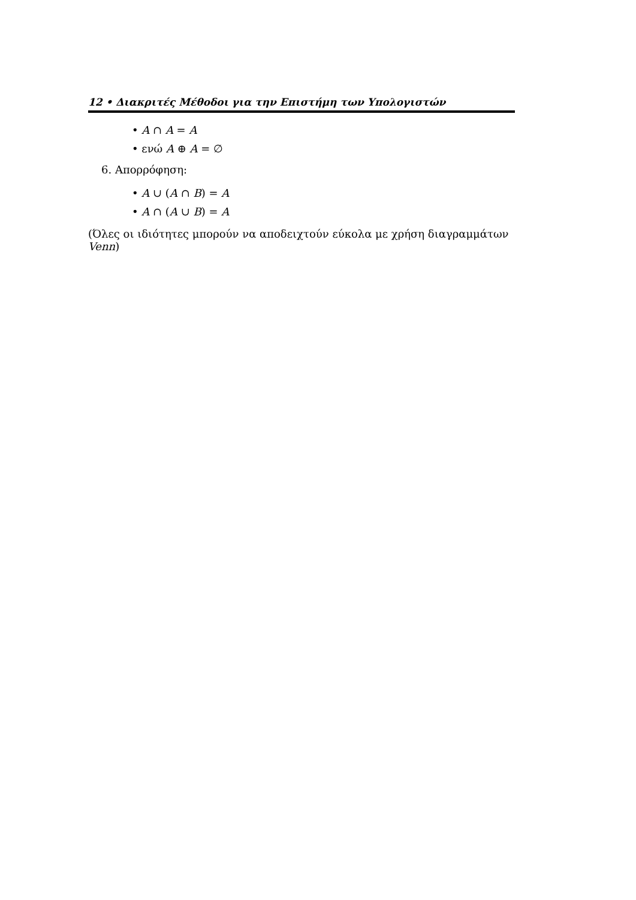12 • Διακριτές Μέθοδοι για την Επιστήμη των Υπολογιστών
• A ∩ A = A
• ενώ A ⊕ A = ∅
6. Απορρόφηση:
• A ∪ (A ∩ B) = A
• A ∩ (A ∪ B) = A
(Όλες οι ιδιότητες μπορούν να αποδειχτούν εύκολα με χρήση διαγραμμάτων Venn)